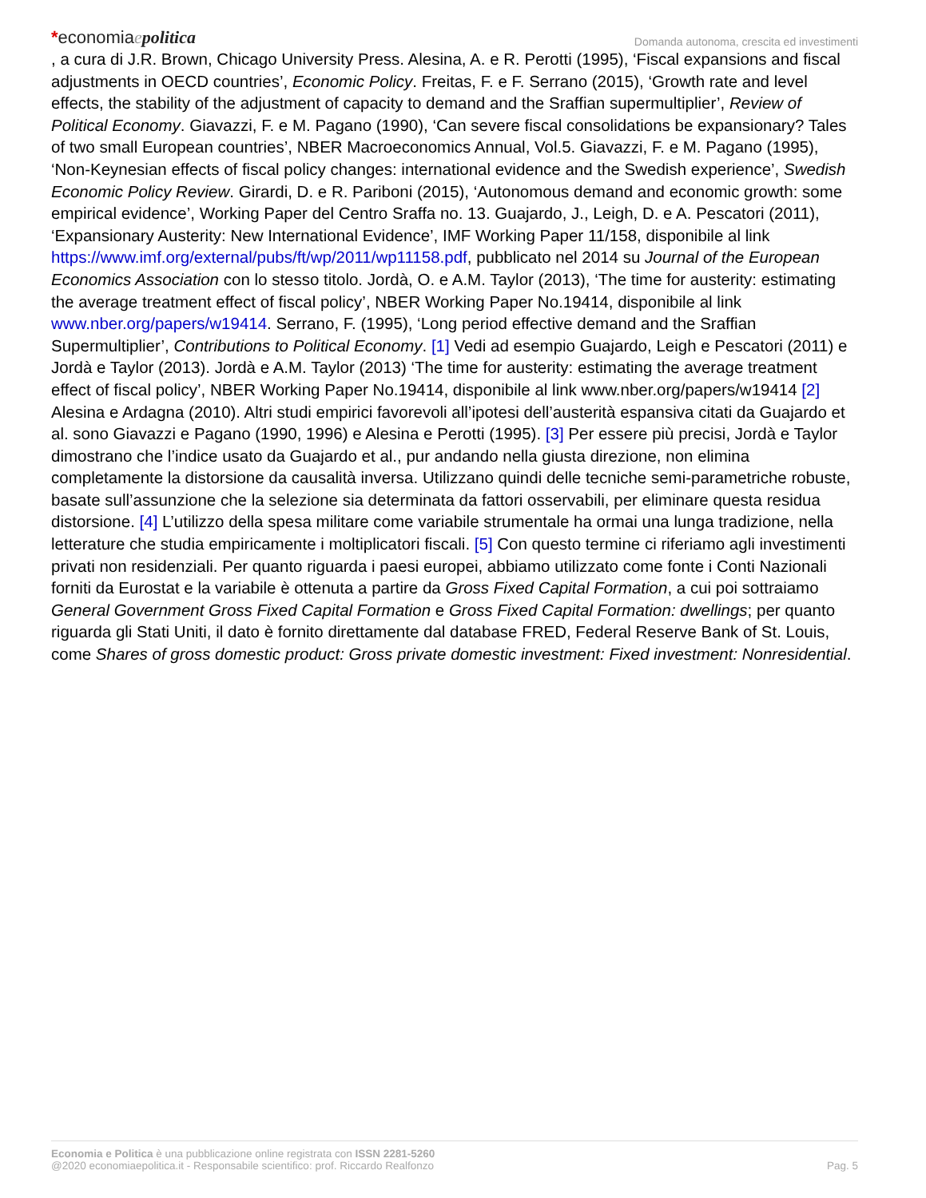*economiaepolitica
Domanda autonoma, crescita ed investimenti
, a cura di J.R. Brown, Chicago University Press. Alesina, A. e R. Perotti (1995), ‘Fiscal expansions and fiscal adjustments in OECD countries’, Economic Policy. Freitas, F. e F. Serrano (2015), ‘Growth rate and level effects, the stability of the adjustment of capacity to demand and the Sraffian supermultiplier’, Review of Political Economy. Giavazzi, F. e M. Pagano (1990), ‘Can severe fiscal consolidations be expansionary? Tales of two small European countries’, NBER Macroeconomics Annual, Vol.5. Giavazzi, F. e M. Pagano (1995), ‘Non-Keynesian effects of fiscal policy changes: international evidence and the Swedish experience’, Swedish Economic Policy Review. Girardi, D. e R. Pariboni (2015), ‘Autonomous demand and economic growth: some empirical evidence’, Working Paper del Centro Sraffa no. 13. Guajardo, J., Leigh, D. e A. Pescatori (2011), ‘Expansionary Austerity: New International Evidence’, IMF Working Paper 11/158, disponibile al link https://www.imf.org/external/pubs/ft/wp/2011/wp11158.pdf, pubblicato nel 2014 su Journal of the European Economics Association con lo stesso titolo. Jordà, O. e A.M. Taylor (2013), ‘The time for austerity: estimating the average treatment effect of fiscal policy’, NBER Working Paper No.19414, disponibile al link www.nber.org/papers/w19414. Serrano, F. (1995), ‘Long period effective demand and the Sraffian Supermultiplier’, Contributions to Political Economy. [1] Vedi ad esempio Guajardo, Leigh e Pescatori (2011) e Jordà e Taylor (2013). Jordà e A.M. Taylor (2013) ‘The time for austerity: estimating the average treatment effect of fiscal policy’, NBER Working Paper No.19414, disponibile al link www.nber.org/papers/w19414 [2] Alesina e Ardagna (2010). Altri studi empirici favorevoli all’ipotesi dell’austerità espansiva citati da Guajardo et al. sono Giavazzi e Pagano (1990, 1996) e Alesina e Perotti (1995). [3] Per essere più precisi, Jordà e Taylor dimostrano che l’indice usato da Guajardo et al., pur andando nella giusta direzione, non elimina completamente la distorsione da causalità inversa. Utilizzano quindi delle tecniche semi-parametriche robuste, basate sull’assunzione che la selezione sia determinata da fattori osservabili, per eliminare questa residua distorsione. [4] L’utilizzo della spesa militare come variabile strumentale ha ormai una lunga tradizione, nella letterature che studia empiricamente i moltiplicatori fiscali. [5] Con questo termine ci riferiamo agli investimenti privati non residenziali. Per quanto riguarda i paesi europei, abbiamo utilizzato come fonte i Conti Nazionali forniti da Eurostat e la variabile è ottenuta a partire da Gross Fixed Capital Formation, a cui poi sottraiamo General Government Gross Fixed Capital Formation e Gross Fixed Capital Formation: dwellings; per quanto riguarda gli Stati Uniti, il dato è fornito direttamente dal database FRED, Federal Reserve Bank of St. Louis, come Shares of gross domestic product: Gross private domestic investment: Fixed investment: Nonresidential.
Economia e Politica è una pubblicazione online registrata con ISSN 2281-5260
@2020 economiaepolitica.it - Responsabile scientifico: prof. Riccardo Realfonzo
Pag. 5